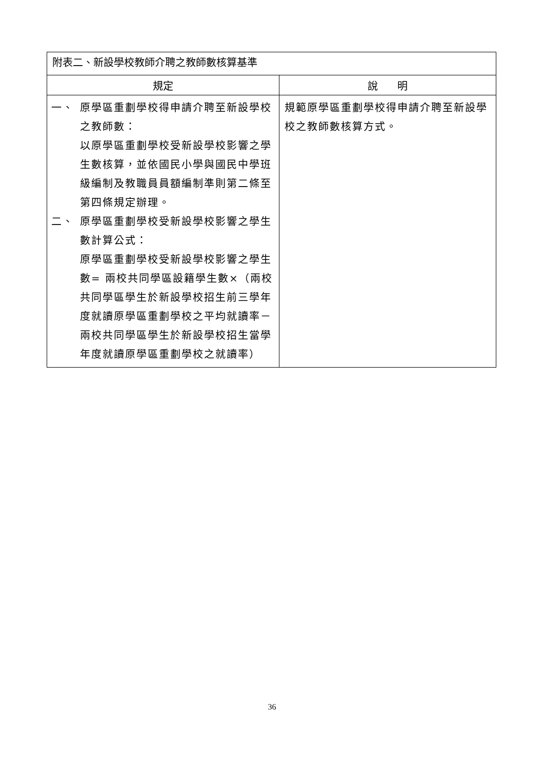| 附表二、新設學校教師介聘之教師數核算基準 | |
| 規定 | 說 明 |
| 一、 原學區重劃學校得申請介聘至新設學校之教師數： 以原學區重劃學校受新設學校影響之學生數核算，並依國民小學與國民中學班級編制及教職員員額編制準則第二條至第四條規定辦理。 二、 原學區重劃學校受新設學校影響之學生數計算公式： 原學區重劃學校受新設學校影響之學生數= 兩校共同學區設籍學生數×（兩校共同學區學生於新設學校招生前三學年度就讀原學區重劃學校之平均就讀率－兩校共同學區學生於新設學校招生當學年度就讀原學區重劃學校之就讀率） | 規範原學區重劃學校得申請介聘至新設學校之教師數核算方式。 |
36